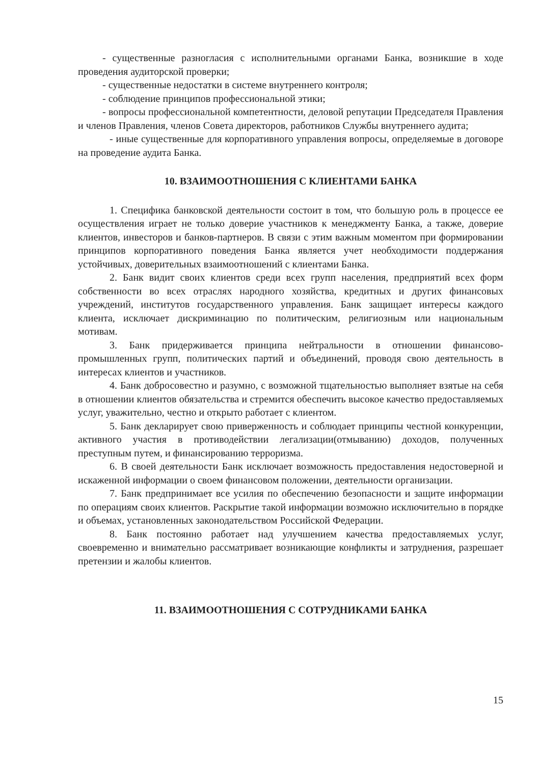- существенные разногласия с исполнительными органами Банка, возникшие в ходе проведения аудиторской проверки;
- существенные недостатки в системе внутреннего контроля;
- соблюдение принципов профессиональной этики;
- вопросы профессиональной компетентности, деловой репутации Председателя Правления и членов Правления, членов Совета директоров, работников Службы внутреннего аудита;
- иные существенные для корпоративного управления вопросы, определяемые в договоре на проведение аудита Банка.
10. ВЗАИМООТНОШЕНИЯ С КЛИЕНТАМИ БАНКА
1. Специфика банковской деятельности состоит в том, что большую роль в процессе ее осуществления играет не только доверие участников к менеджменту Банка, а также, доверие клиентов, инвесторов и банков-партнеров. В связи с этим важным моментом при формировании принципов корпоративного поведения Банка является учет необходимости поддержания устойчивых, доверительных взаимоотношений с клиентами Банка.
2. Банк видит своих клиентов среди всех групп населения, предприятий всех форм собственности во всех отраслях народного хозяйства, кредитных и других финансовых учреждений, институтов государственного управления. Банк защищает интересы каждого клиента, исключает дискриминацию по политическим, религиозным или национальным мотивам.
3. Банк придерживается принципа нейтральности в отношении финансово-промышленных групп, политических партий и объединений, проводя свою деятельность в интересах клиентов и участников.
4. Банк добросовестно и разумно, с возможной тщательностью выполняет взятые на себя в отношении клиентов обязательства и стремится обеспечить высокое качество предоставляемых услуг, уважительно, честно и открыто работает с клиентом.
5. Банк декларирует свою приверженность и соблюдает принципы честной конкуренции, активного участия в противодействии легализации(отмыванию) доходов, полученных преступным путем, и финансированию терроризма.
6. В своей деятельности Банк исключает возможность предоставления недостоверной и искаженной информации о своем финансовом положении, деятельности организации.
7. Банк предпринимает все усилия по обеспечению безопасности и защите информации по операциям своих клиентов. Раскрытие такой информации возможно исключительно в порядке и объемах, установленных законодательством Российской Федерации.
8. Банк постоянно работает над улучшением качества предоставляемых услуг, своевременно и внимательно рассматривает возникающие конфликты и затруднения, разрешает претензии и жалобы клиентов.
11. ВЗАИМООТНОШЕНИЯ С СОТРУДНИКАМИ БАНКА
15